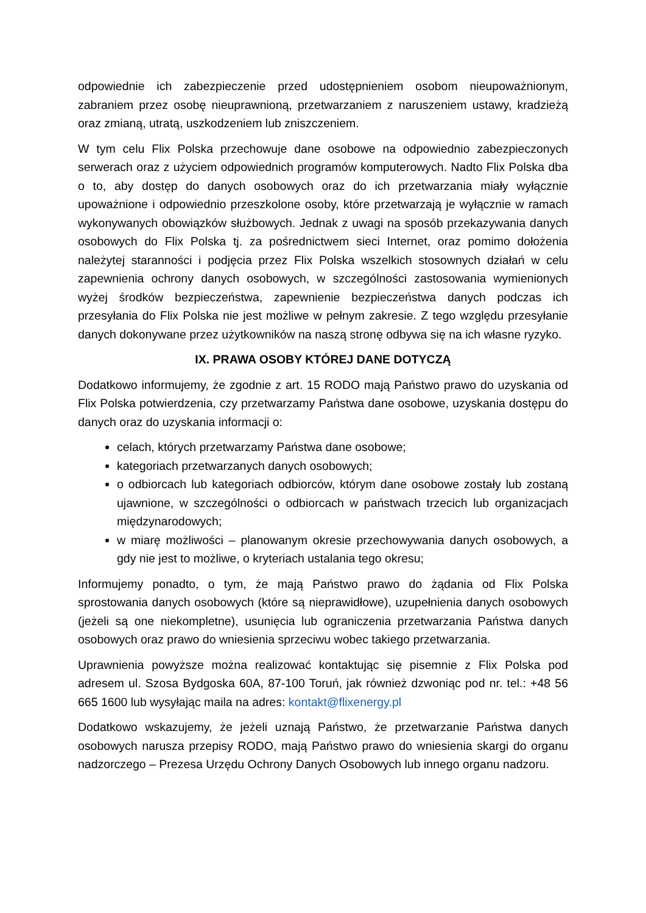odpowiednie ich zabezpieczenie przed udostępnieniem osobom nieupoważnionym, zabraniem przez osobę nieuprawnioną, przetwarzaniem z naruszeniem ustawy, kradzieżą oraz zmianą, utratą, uszkodzeniem lub zniszczeniem.
W tym celu Flix Polska przechowuje dane osobowe na odpowiednio zabezpieczonych serwerach oraz z użyciem odpowiednich programów komputerowych. Nadto Flix Polska dba o to, aby dostęp do danych osobowych oraz do ich przetwarzania miały wyłącznie upoważnione i odpowiednio przeszkolone osoby, które przetwarzają je wyłącznie w ramach wykonywanych obowiązków służbowych. Jednak z uwagi na sposób przekazywania danych osobowych do Flix Polska tj. za pośrednictwem sieci Internet, oraz pomimo dołożenia należytej staranności i podjęcia przez Flix Polska wszelkich stosownych działań w celu zapewnienia ochrony danych osobowych, w szczególności zastosowania wymienionych wyżej środków bezpieczeństwa, zapewnienie bezpieczeństwa danych podczas ich przesyłania do Flix Polska nie jest możliwe w pełnym zakresie. Z tego względu przesyłanie danych dokonywane przez użytkowników na naszą stronę odbywa się na ich własne ryzyko.
IX. PRAWA OSOBY KTÓREJ DANE DOTYCZĄ
Dodatkowo informujemy, że zgodnie z art. 15 RODO mają Państwo prawo do uzyskania od Flix Polska potwierdzenia, czy przetwarzamy Państwa dane osobowe, uzyskania dostępu do danych oraz do uzyskania informacji o:
celach, których przetwarzamy Państwa dane osobowe;
kategoriach przetwarzanych danych osobowych;
o odbiorcach lub kategoriach odbiorców, którym dane osobowe zostały lub zostaną ujawnione, w szczególności o odbiorcach w państwach trzecich lub organizacjach międzynarodowych;
w miarę możliwości – planowanym okresie przechowywania danych osobowych, a gdy nie jest to możliwe, o kryteriach ustalania tego okresu;
Informujemy ponadto, o tym, że mają Państwo prawo do żądania od Flix Polska sprostowania danych osobowych (które są nieprawidłowe), uzupełnienia danych osobowych (jeżeli są one niekompletne), usunięcia lub ograniczenia przetwarzania Państwa danych osobowych oraz prawo do wniesienia sprzeciwu wobec takiego przetwarzania.
Uprawnienia powyższe można realizować kontaktując się pisemnie z Flix Polska pod adresem ul. Szosa Bydgoska 60A, 87-100 Toruń, jak również dzwoniąc pod nr. tel.: +48 56 665 1600 lub wysyłając maila na adres: kontakt@flixenergy.pl
Dodatkowo wskazujemy, że jeżeli uznają Państwo, że przetwarzanie Państwa danych osobowych narusza przepisy RODO, mają Państwo prawo do wniesienia skargi do organu nadzorczego – Prezesa Urzędu Ochrony Danych Osobowych lub innego organu nadzoru.